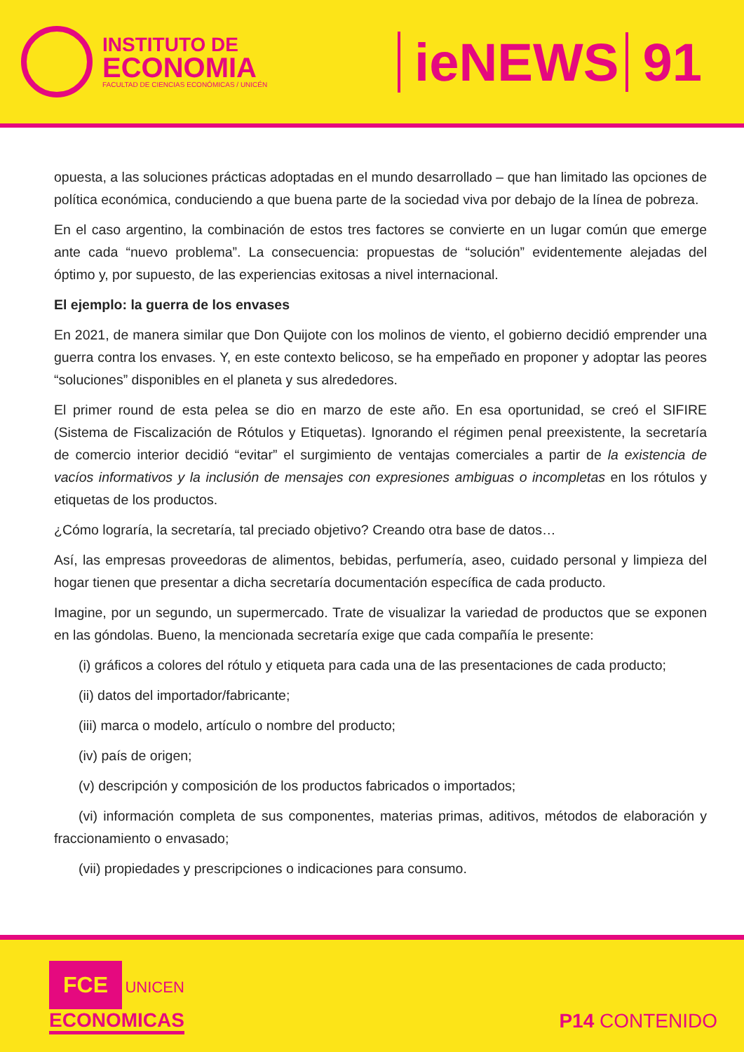INSTITUTO DE
ECONOMIA
FACULTAD DE CIENCIAS ECONÓMICAS / UNICÉN
ieNEWS 91
opuesta, a las soluciones prácticas adoptadas en el mundo desarrollado – que han limitado las opciones de política económica, conduciendo a que buena parte de la sociedad viva por debajo de la línea de pobreza.
En el caso argentino, la combinación de estos tres factores se convierte en un lugar común que emerge ante cada “nuevo problema”. La consecuencia: propuestas de “solución” evidentemente alejadas del óptimo y, por supuesto, de las experiencias exitosas a nivel internacional.
El ejemplo: la guerra de los envases
En 2021, de manera similar que Don Quijote con los molinos de viento, el gobierno decidió emprender una guerra contra los envases. Y, en este contexto belicoso, se ha empeñado en proponer y adoptar las peores “soluciones” disponibles en el planeta y sus alrededores.
El primer round de esta pelea se dio en marzo de este año. En esa oportunidad, se creó el SIFIRE (Sistema de Fiscalización de Rótulos y Etiquetas). Ignorando el régimen penal preexistente, la secretaría de comercio interior decidió “evitar” el surgimiento de ventajas comerciales a partir de la existencia de vacíos informativos y la inclusión de mensajes con expresiones ambiguas o incompletas en los rótulos y etiquetas de los productos.
¿Cómo lograría, la secretaría, tal preciado objetivo? Creando otra base de datos…
Así, las empresas proveedoras de alimentos, bebidas, perfumería, aseo, cuidado personal y limpieza del hogar tienen que presentar a dicha secretaría documentación específica de cada producto.
Imagine, por un segundo, un supermercado. Trate de visualizar la variedad de productos que se exponen en las góndolas. Bueno, la mencionada secretaría exige que cada compañía le presente:
(i) gráficos a colores del rótulo y etiqueta para cada una de las presentaciones de cada producto;
(ii) datos del importador/fabricante;
(iii) marca o modelo, artículo o nombre del producto;
(iv) país de origen;
(v) descripción y composición de los productos fabricados o importados;
(vi) información completa de sus componentes, materias primas, aditivos, métodos de elaboración y fraccionamiento o envasado;
(vii) propiedades y prescripciones o indicaciones para consumo.
FCE UNICEN
ECONOMICAS
P14 CONTENIDO